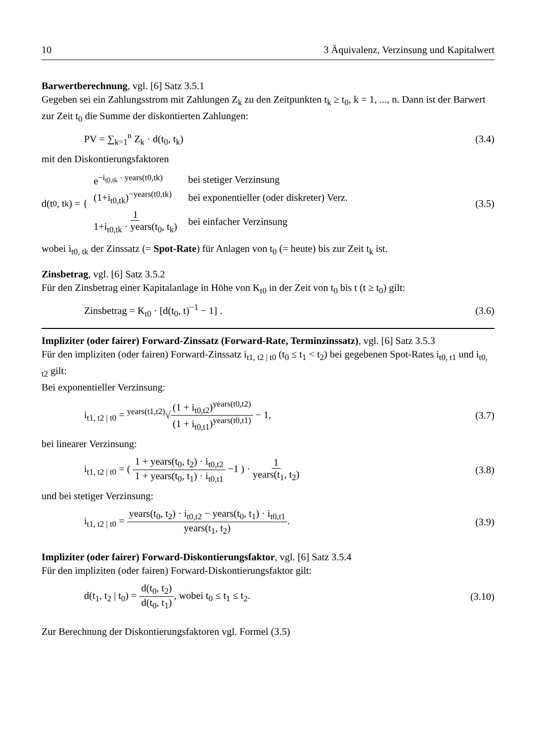10 3 Äquivalenz, Verzinsung und Kapitalwert
Barwertberechnung, vgl. [6] Satz 3.5.1
Gegeben sei ein Zahlungsstrom mit Zahlungen Z<sub>k</sub> zu den Zeitpunkten t<sub>k</sub> ≥ t<sub>0</sub>, k = 1, ..., n. Dann ist der Barwert zur Zeit t<sub>0</sub> die Summe der diskontierten Zahlungen:
PV = ∑<sub>k=1</sub><sup>n</sup> Z<sub>k</sub> · d(t<sub>0</sub>, t<sub>k</sub>) (3.4)
mit den Diskontierungsfaktoren
d(t<sub>0</sub>, t<sub>k</sub>) = {
| e<sup>−i<sub>t0,tk</sub> · years(t0,tk)</sup> | bei stetiger Verzinsung |
| (1+i<sub>t0,tk</sub>)<sup>−years(t0,tk)</sup> | bei exponentieller (oder diskreter) Verz. |
| 1 1+i<sub>t0,tk</sub> · years(t<sub>0</sub>, t<sub>k</sub>) | bei einfacher Verzinsung |
(3.5)
wobei i<sub>t0, tk</sub> der Zinssatz (= Spot-Rate) für Anlagen von t<sub>0</sub> (= heute) bis zur Zeit t<sub>k</sub> ist.
Zinsbetrag, vgl. [6] Satz 3.5.2
Für den Zinsbetrag einer Kapitalanlage in Höhe von K<sub>t0</sub> in der Zeit von t<sub>0</sub> bis t (t ≥ t<sub>0</sub>) gilt:
Zinsbetrag = K<sub>t0</sub> · [d(t<sub>0</sub>, t)<sup>−1</sup> − 1] . (3.6)
Impliziter (oder fairer) Forward-Zinssatz (Forward-Rate, Terminzinssatz), vgl. [6] Satz 3.5.3
Für den impliziten (oder fairen) Forward-Zinssatz i<sub>t1, t2 | t0</sub> (t<sub>0</sub> ≤ t<sub>1</sub> < t<sub>2</sub>) bei gegebenen Spot-Rates i<sub>t0, t1</sub> und i<sub>t0, t2</sub> gilt:
Bei exponentieller Verzinsung:
i<sub>t1, t2 | t0</sub> = <sup>years(t1,t2)</sup>√(1 + i<sub>t0,t2</sub>)<sup>years(t0,t2)</sup> (1 + i<sub>t0,t1</sub>)<sup>years(t0,t1)</sup> − 1, (3.7)
bei linearer Verzinsung:
i<sub>t1, t2 | t0</sub> = ( 1 + years(t<sub>0</sub>, t<sub>2</sub>) · i<sub>t0,t2</sub> 1 + years(t<sub>0</sub>, t<sub>1</sub>) · i<sub>t0,t1</sub> −1 ) · 1 years(t<sub>1</sub>, t<sub>2</sub>) (3.8)
und bei stetiger Verzinsung:
i<sub>t1, t2 | t0</sub> = years(t<sub>0</sub>, t<sub>2</sub>) · i<sub>t0,t2</sub> − years(t<sub>0</sub>, t<sub>1</sub>) · i<sub>t0,t1</sub> years(t<sub>1</sub>, t<sub>2</sub>). (3.9)
Impliziter (oder fairer) Forward-Diskontierungsfaktor, vgl. [6] Satz 3.5.4
Für den impliziten (oder fairen) Forward-Diskontierungsfaktor gilt:
d(t<sub>1</sub>, t<sub>2</sub> | t<sub>0</sub>) = d(t<sub>0</sub>, t<sub>2</sub>) d(t<sub>0</sub>, t<sub>1</sub>), wobei t<sub>0</sub> ≤ t<sub>1</sub> ≤ t<sub>2</sub>. (3.10)
Zur Berechnung der Diskontierungsfaktoren vgl. Formel (3.5)